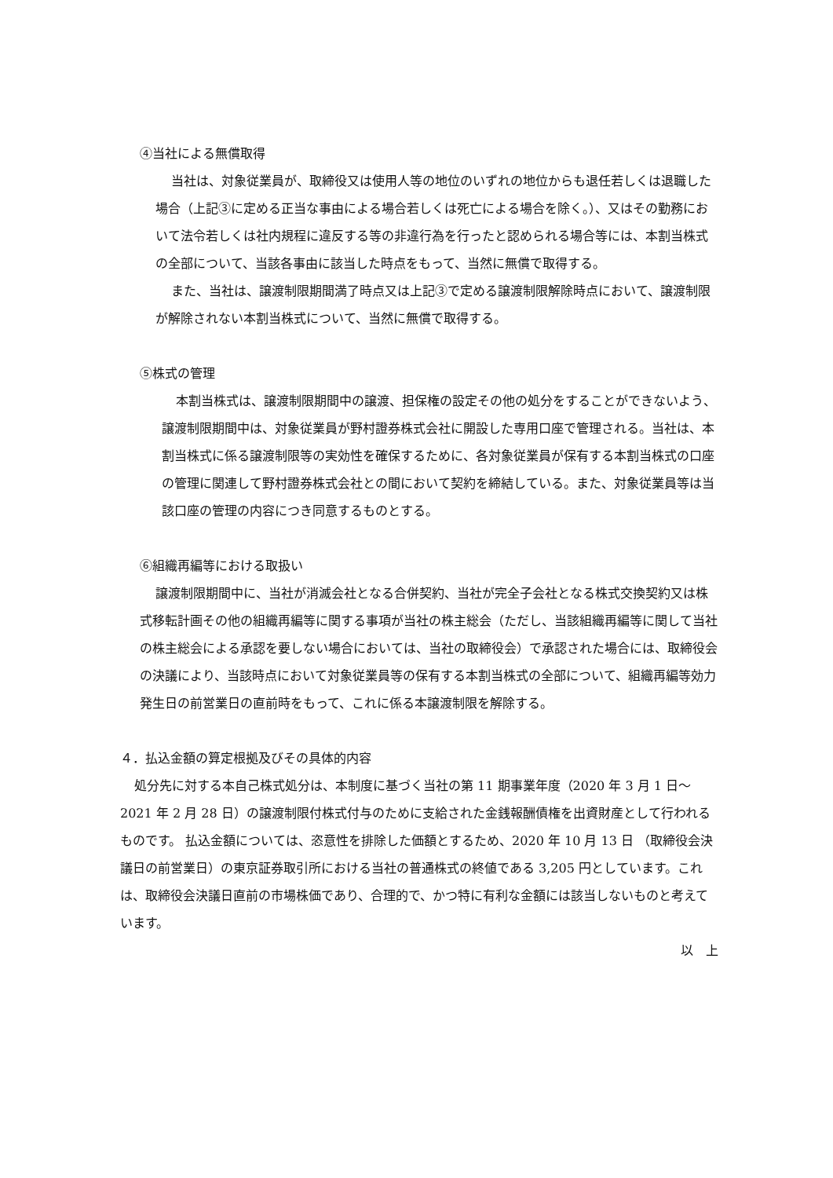④当社による無償取得
当社は、対象従業員が、取締役又は使用人等の地位のいずれの地位からも退任若しくは退職した場合（上記③に定める正当な事由による場合若しくは死亡による場合を除く。）、又はその勤務において法令若しくは社内規程に違反する等の非違行為を行ったと認められる場合等には、本割当株式の全部について、当該各事由に該当した時点をもって、当然に無償で取得する。
また、当社は、譲渡制限期間満了時点又は上記③で定める譲渡制限解除時点において、譲渡制限が解除されない本割当株式について、当然に無償で取得する。
⑤株式の管理
本割当株式は、譲渡制限期間中の譲渡、担保権の設定その他の処分をすることができないよう、譲渡制限期間中は、対象従業員が野村證券株式会社に開設した専用口座で管理される。当社は、本割当株式に係る譲渡制限等の実効性を確保するために、各対象従業員が保有する本割当株式の口座の管理に関連して野村證券株式会社との間において契約を締結している。また、対象従業員等は当該口座の管理の内容につき同意するものとする。
⑥組織再編等における取扱い
譲渡制限期間中に、当社が消滅会社となる合併契約、当社が完全子会社となる株式交換契約又は株式移転計画その他の組織再編等に関する事項が当社の株主総会（ただし、当該組織再編等に関して当社の株主総会による承認を要しない場合においては、当社の取締役会）で承認された場合には、取締役会の決議により、当該時点において対象従業員等の保有する本割当株式の全部について、組織再編等効力発生日の前営業日の直前時をもって、これに係る本譲渡制限を解除する。
４．払込金額の算定根拠及びその具体的内容
処分先に対する本自己株式処分は、本制度に基づく当社の第 11 期事業年度（2020 年 3 月 1 日～2021 年 2 月 28 日）の譲渡制限付株式付与のために支給された金銭報酬債権を出資財産として行われるものです。 払込金額については、恣意性を排除した価額とするため、2020 年 10 月 13 日 （取締役会決議日の前営業日）の東京証券取引所における当社の普通株式の終値である 3,205 円としています。これは、取締役会決議日直前の市場株価であり、合理的で、かつ特に有利な金額には該当しないものと考えています。
以　上